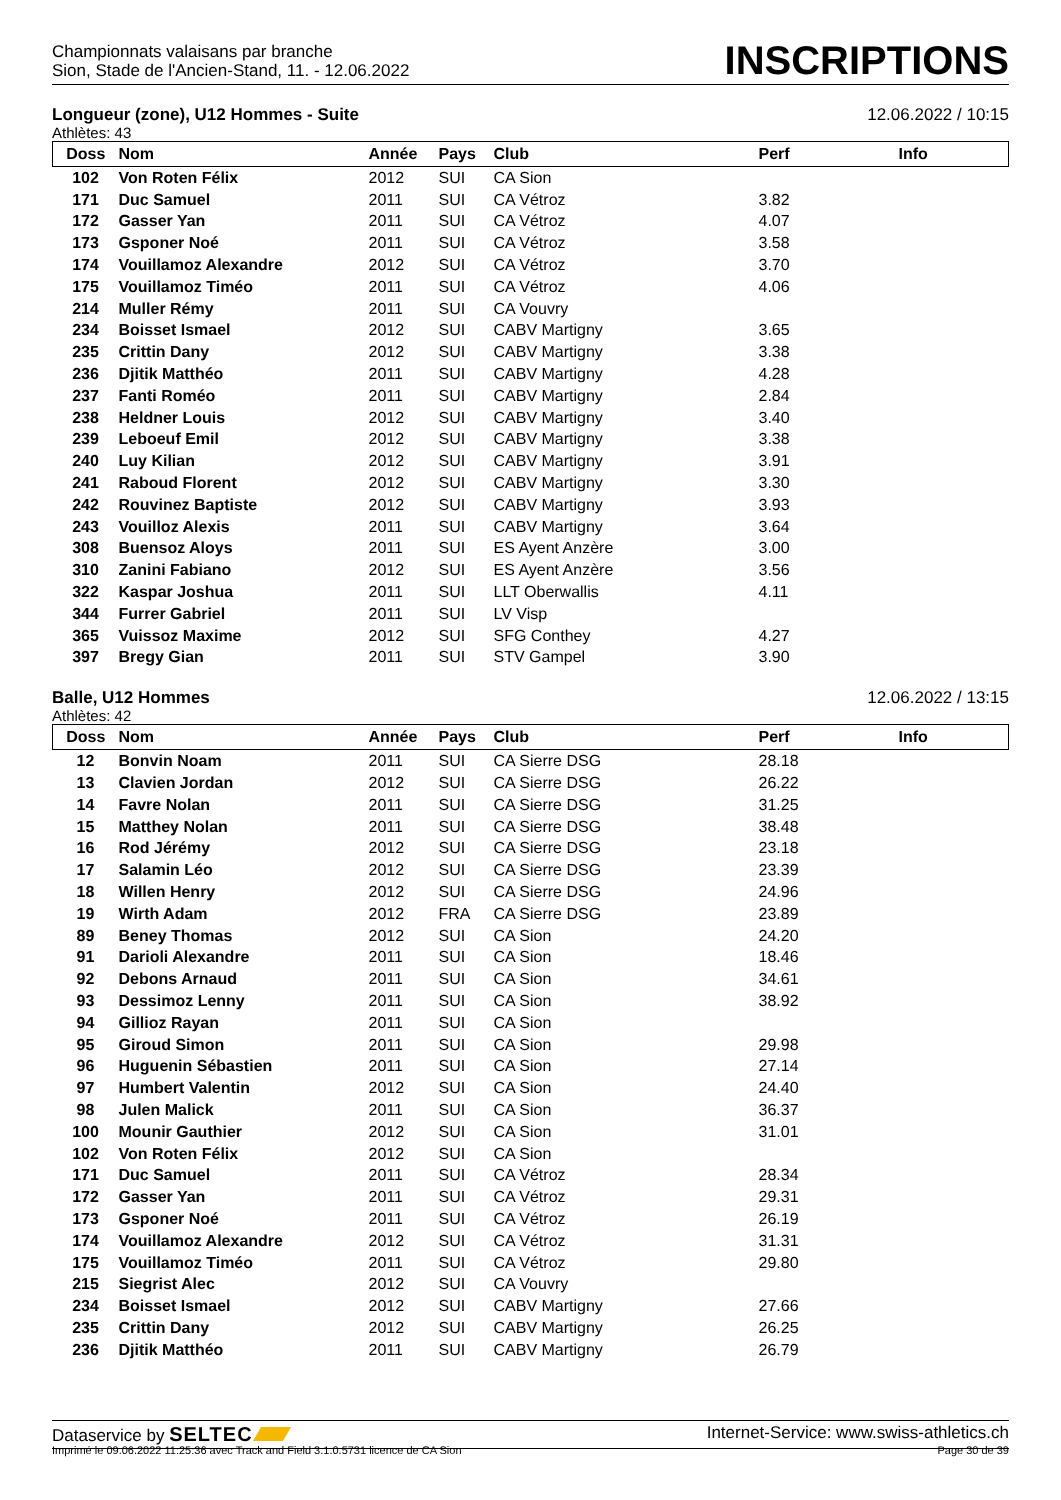Championnats valaisans par branche
Sion, Stade de l'Ancien-Stand, 11. - 12.06.2022
INSCRIPTIONS
Longueur (zone), U12 Hommes - Suite 12.06.2022 / 10:15
Athlètes: 43
| Doss | Nom | Année | Pays | Club | Perf | Info |
| --- | --- | --- | --- | --- | --- | --- |
| 102 | Von Roten Félix | 2012 | SUI | CA Sion | | |
| 171 | Duc Samuel | 2011 | SUI | CA Vétroz | 3.82 | |
| 172 | Gasser Yan | 2011 | SUI | CA Vétroz | 4.07 | |
| 173 | Gsponer Noé | 2011 | SUI | CA Vétroz | 3.58 | |
| 174 | Vouillamoz Alexandre | 2012 | SUI | CA Vétroz | 3.70 | |
| 175 | Vouillamoz Timéo | 2011 | SUI | CA Vétroz | 4.06 | |
| 214 | Muller Rémy | 2011 | SUI | CA Vouvry | | |
| 234 | Boisset Ismael | 2012 | SUI | CABV Martigny | 3.65 | |
| 235 | Crittin Dany | 2012 | SUI | CABV Martigny | 3.38 | |
| 236 | Djitik Matthéo | 2011 | SUI | CABV Martigny | 4.28 | |
| 237 | Fanti Roméo | 2011 | SUI | CABV Martigny | 2.84 | |
| 238 | Heldner Louis | 2012 | SUI | CABV Martigny | 3.40 | |
| 239 | Leboeuf Emil | 2012 | SUI | CABV Martigny | 3.38 | |
| 240 | Luy Kilian | 2012 | SUI | CABV Martigny | 3.91 | |
| 241 | Raboud Florent | 2012 | SUI | CABV Martigny | 3.30 | |
| 242 | Rouvinez Baptiste | 2012 | SUI | CABV Martigny | 3.93 | |
| 243 | Vouilloz Alexis | 2011 | SUI | CABV Martigny | 3.64 | |
| 308 | Buensoz Aloys | 2011 | SUI | ES Ayent Anzère | 3.00 | |
| 310 | Zanini Fabiano | 2012 | SUI | ES Ayent Anzère | 3.56 | |
| 322 | Kaspar Joshua | 2011 | SUI | LLT Oberwallis | 4.11 | |
| 344 | Furrer Gabriel | 2011 | SUI | LV Visp | | |
| 365 | Vuissoz Maxime | 2012 | SUI | SFG Conthey | 4.27 | |
| 397 | Bregy Gian | 2011 | SUI | STV Gampel | 3.90 | |
Balle, U12 Hommes 12.06.2022 / 13:15
Athlètes: 42
| Doss | Nom | Année | Pays | Club | Perf | Info |
| --- | --- | --- | --- | --- | --- | --- |
| 12 | Bonvin Noam | 2011 | SUI | CA Sierre DSG | 28.18 | |
| 13 | Clavien Jordan | 2012 | SUI | CA Sierre DSG | 26.22 | |
| 14 | Favre Nolan | 2011 | SUI | CA Sierre DSG | 31.25 | |
| 15 | Matthey Nolan | 2011 | SUI | CA Sierre DSG | 38.48 | |
| 16 | Rod Jérémy | 2012 | SUI | CA Sierre DSG | 23.18 | |
| 17 | Salamin Léo | 2012 | SUI | CA Sierre DSG | 23.39 | |
| 18 | Willen Henry | 2012 | SUI | CA Sierre DSG | 24.96 | |
| 19 | Wirth Adam | 2012 | FRA | CA Sierre DSG | 23.89 | |
| 89 | Beney Thomas | 2012 | SUI | CA Sion | 24.20 | |
| 91 | Darioli Alexandre | 2011 | SUI | CA Sion | 18.46 | |
| 92 | Debons Arnaud | 2011 | SUI | CA Sion | 34.61 | |
| 93 | Dessimoz Lenny | 2011 | SUI | CA Sion | 38.92 | |
| 94 | Gillioz Rayan | 2011 | SUI | CA Sion | | |
| 95 | Giroud Simon | 2011 | SUI | CA Sion | 29.98 | |
| 96 | Huguenin Sébastien | 2011 | SUI | CA Sion | 27.14 | |
| 97 | Humbert Valentin | 2012 | SUI | CA Sion | 24.40 | |
| 98 | Julen Malick | 2011 | SUI | CA Sion | 36.37 | |
| 100 | Mounir Gauthier | 2012 | SUI | CA Sion | 31.01 | |
| 102 | Von Roten Félix | 2012 | SUI | CA Sion | | |
| 171 | Duc Samuel | 2011 | SUI | CA Vétroz | 28.34 | |
| 172 | Gasser Yan | 2011 | SUI | CA Vétroz | 29.31 | |
| 173 | Gsponer Noé | 2011 | SUI | CA Vétroz | 26.19 | |
| 174 | Vouillamoz Alexandre | 2012 | SUI | CA Vétroz | 31.31 | |
| 175 | Vouillamoz Timéo | 2011 | SUI | CA Vétroz | 29.80 | |
| 215 | Siegrist Alec | 2012 | SUI | CA Vouvry | | |
| 234 | Boisset Ismael | 2012 | SUI | CABV Martigny | 27.66 | |
| 235 | Crittin Dany | 2012 | SUI | CABV Martigny | 26.25 | |
| 236 | Djitik Matthéo | 2011 | SUI | CABV Martigny | 26.79 | |
Dataservice by SELTEC
Internet-Service: www.swiss-athletics.ch
Imprimé le 09.06.2022 11:25:36 avec Track and Field 3.1.0.5731 licence de CA Sion
Page 30 de 39